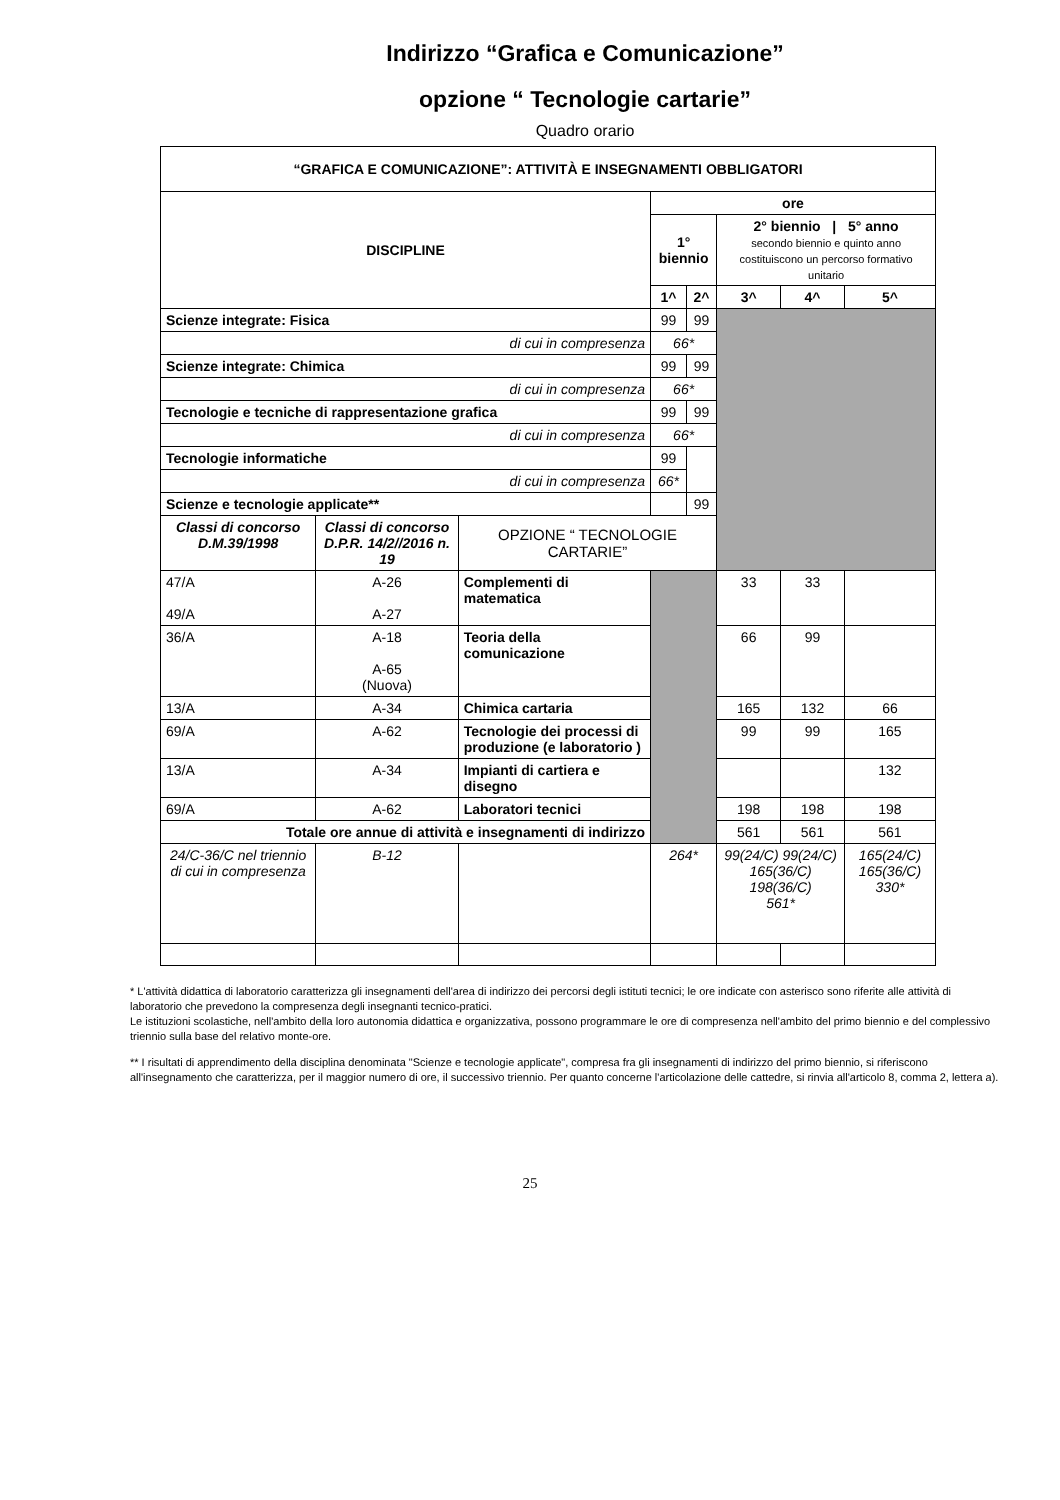Indirizzo “Grafica e Comunicazione”
opzione “ Tecnologie cartarie”
Quadro orario
| “GRAFICA E COMUNICAZIONE”: ATTIVITÀ E INSEGNAMENTI OBBLIGATORI | | | | | | | |
| --- | --- | --- | --- | --- | --- | --- | --- |
| DISCIPLINE | | | ore | | | | |
| | | | 1° biennio | | 2° biennio / 5° anno secondo biennio e quinto anno costituiscono un percorso formativo unitario | | |
| | | | 1^ | 2^ | 3^ | 4^ | 5^ |
| Scienze integrate: Fisica | | | 99 | 99 | | | |
| di cui in compresenza | | | 66* | | | | |
| Scienze integrate: Chimica | | | 99 | 99 | | | |
| di cui in compresenza | | | 66* | | | | |
| Tecnologie e tecniche di rappresentazione grafica | | | 99 | 99 | | | |
| di cui in compresenza | | | 66* | | | | |
| Tecnologie informatiche | | | 99 | | | | |
| di cui in compresenza | | | 66* | | | | |
| Scienze e tecnologie applicate** | | | | 99 | | | |
| Classi di concorso D.M.39/1998 | Classi di concorso D.P.R. 14/2//2016 n. 19 | OPZIONE “ TECNOLOGIE CARTARIE” | | | | | |
| 47/A 49/A | A-26 A-27 | Complementi di matematica | | | 33 | 33 | |
| 36/A | A-18 A-65 (Nuova) | Teoria della comunicazione | | | 66 | 99 | |
| 13/A | A-34 | Chimica cartaria | | | 165 | 132 | 66 |
| 69/A | A-62 | Tecnologie dei processi di produzione (e laboratorio ) | | | 99 | 99 | 165 |
| 13/A | A-34 | Impianti di cartiera e disegno | | | | | 132 |
| 69/A | A-62 | Laboratori tecnici | | | 198 | 198 | 198 |
| Totale ore annue di attività e insegnamenti di indirizzo | | | | | 561 | 561 | 561 |
| 24/C-36/C nel triennio di cui in compresenza | B-12 | | 264* | | 99(24/C) 99(24/C) 165(36/C) 198(36/C) 561* | | 165(24/C) 165(36/C) 330* |
* L'attività didattica di laboratorio caratterizza gli insegnamenti dell'area di indirizzo dei percorsi degli istituti tecnici; le ore indicate con asterisco sono riferite alle attività di laboratorio che prevedono la compresenza degli insegnanti tecnico-pratici.
Le istituzioni scolastiche, nell'ambito della loro autonomia didattica e organizzativa, possono programmare le ore di compresenza nell'ambito del primo biennio e del complessivo triennio sulla base del relativo monte-ore.
** I risultati di apprendimento della disciplina denominata "Scienze e tecnologie applicate", compresa fra gli insegnamenti di indirizzo del primo biennio, si riferiscono all'insegnamento che caratterizza, per il maggior numero di ore, il successivo triennio. Per quanto concerne l'articolazione delle cattedre, si rinvia all'articolo 8, comma 2, lettera a).
25